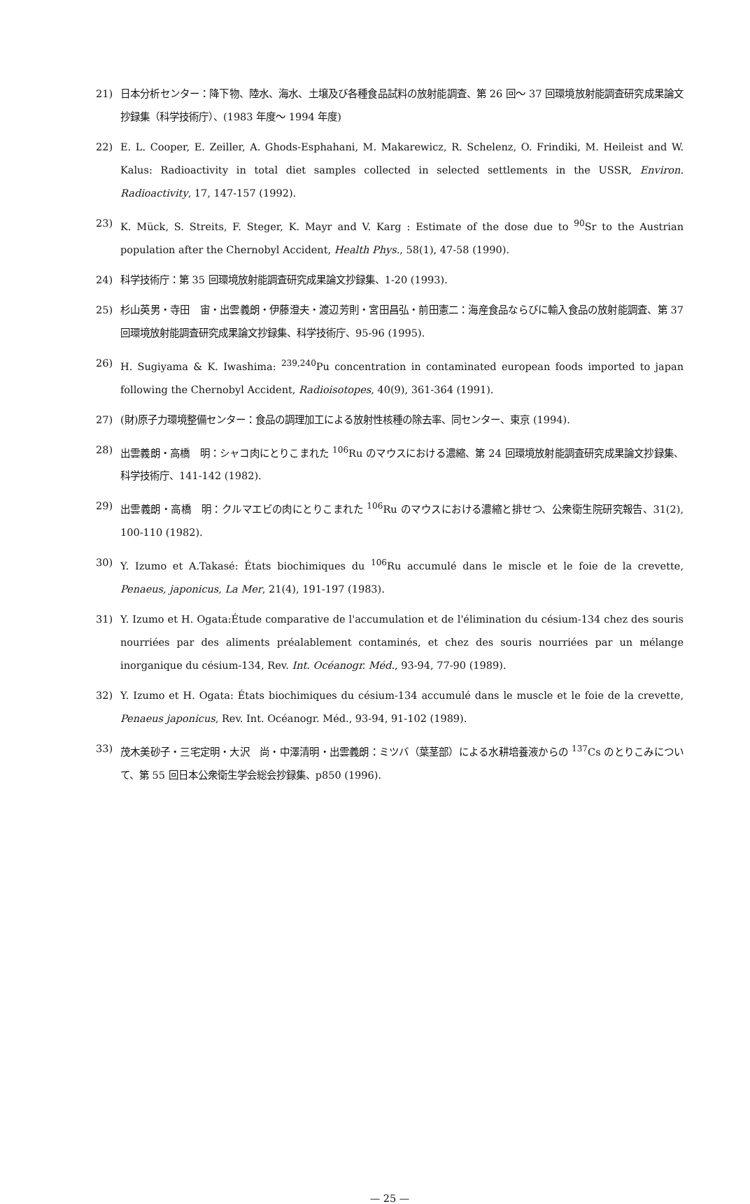21) 日本分析センター：降下物、陸水、海水、土壌及び各種食品試料の放射能調査、第 26 回～ 37 回環境放射能調査研究成果論文抄録集（科学技術庁）、(1983 年度～ 1994 年度)
22) E. L. Cooper, E. Zeiller, A. Ghods-Esphahani, M. Makarewicz, R. Schelenz, O. Frindiki, M. Heileist and W. Kalus: Radioactivity in total diet samples collected in selected settlements in the USSR, Environ. Radioactivity, 17, 147-157 (1992).
23) K. Mück, S. Streits, F. Steger, K. Mayr and V. Karg : Estimate of the dose due to <sup>90</sup>Sr to the Austrian population after the Chernobyl Accident, Health Phys., 58(1), 47-58 (1990).
24) 科学技術庁：第 35 回環境放射能調査研究成果論文抄録集、1-20 (1993).
25) 杉山英男・寺田　宙・出雲義朗・伊藤澄夫・渡辺芳則・宮田昌弘・前田憲二：海産食品ならびに輸入食品の放射能調査、第 37 回環境放射能調査研究成果論文抄録集、科学技術庁、95-96 (1995).
26) H. Sugiyama & K. Iwashima: <sup>239,240</sup>Pu concentration in contaminated european foods imported to japan following the Chernobyl Accident, Radioisotopes, 40(9), 361-364 (1991).
27) (財)原子力環境整備センター：食品の調理加工による放射性核種の除去率、同センター、東京 (1994).
28) 出雲義朗・高橋　明：シャコ肉にとりこまれた <sup>106</sup>Ru のマウスにおける濃縮、第 24 回環境放射能調査研究成果論文抄録集、科学技術庁、141-142 (1982).
29) 出雲義朗・高橋　明：クルマエビの肉にとりこまれた <sup>106</sup>Ru のマウスにおける濃縮と排せつ、公衆衛生院研究報告、31(2), 100-110 (1982).
30) Y. Izumo et A.Takasé: États biochimiques du <sup>106</sup>Ru accumulé dans le miscle et le foie de la crevette, Penaeus, japonicus, La Mer, 21(4), 191-197 (1983).
31) Y. Izumo et H. Ogata:Étude comparative de l'accumulation et de l'élimination du césium-134 chez des souris nourriées par des aliments préalablement contaminés, et chez des souris nourriées par un mélange inorganique du césium-134, Rev. Int. Océanogr. Méd., 93-94, 77-90 (1989).
32) Y. Izumo et H. Ogata: États biochimiques du césium-134 accumulé dans le muscle et le foie de la crevette, Penaeus japonicus, Rev. Int. Océanogr. Méd., 93-94, 91-102 (1989).
33) 茂木美砂子・三宅定明・大沢　尚・中澤清明・出雲義朗：ミツバ（葉茎部）による水耕培養液からの <sup>137</sup>Cs のとりこみについて、第 55 回日本公衆衛生学会総会抄録集、p850 (1996).
— 25 —